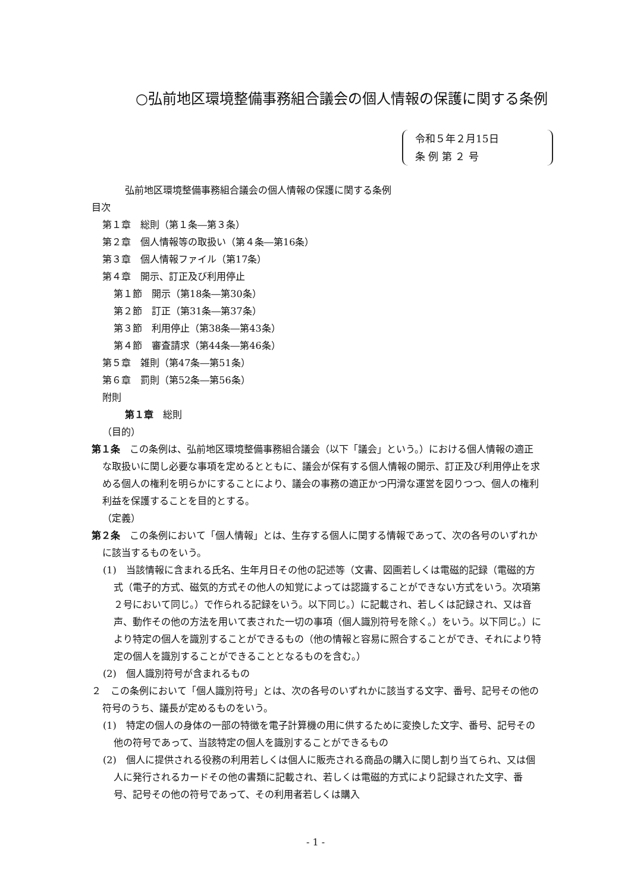○弘前地区環境整備事務組合議会の個人情報の保護に関する条例
令和５年２月15日
条 例 第 ２ 号
弘前地区環境整備事務組合議会の個人情報の保護に関する条例
目次
第１章　総則（第１条―第３条）
第２章　個人情報等の取扱い（第４条―第16条）
第３章　個人情報ファイル（第17条）
第４章　開示、訂正及び利用停止
第１節　開示（第18条―第30条）
第２節　訂正（第31条―第37条）
第３節　利用停止（第38条―第43条）
第４節　審査請求（第44条―第46条）
第５章　雑則（第47条―第51条）
第６章　罰則（第52条―第56条）
附則
第１章　総則
（目的）
第１条　この条例は、弘前地区環境整備事務組合議会（以下「議会」という。）における個人情報の適正な取扱いに関し必要な事項を定めるとともに、議会が保有する個人情報の開示、訂正及び利用停止を求める個人の権利を明らかにすることにより、議会の事務の適正かつ円滑な運営を図りつつ、個人の権利利益を保護することを目的とする。
（定義）
第２条　この条例において「個人情報」とは、生存する個人に関する情報であって、次の各号のいずれかに該当するものをいう。
(1)　当該情報に含まれる氏名、生年月日その他の記述等（文書、図画若しくは電磁的記録（電磁的方式（電子的方式、磁気的方式その他人の知覚によっては認識することができない方式をいう。次項第２号において同じ。）で作られる記録をいう。以下同じ。）に記載され、若しくは記録され、又は音声、動作その他の方法を用いて表された一切の事項（個人識別符号を除く。）をいう。以下同じ。）により特定の個人を識別することができるもの（他の情報と容易に照合することができ、それにより特定の個人を識別することができることとなるものを含む。）
(2)　個人識別符号が含まれるもの
２　この条例において「個人識別符号」とは、次の各号のいずれかに該当する文字、番号、記号その他の符号のうち、議長が定めるものをいう。
(1)　特定の個人の身体の一部の特徴を電子計算機の用に供するために変換した文字、番号、記号その他の符号であって、当該特定の個人を識別することができるもの
(2)　個人に提供される役務の利用若しくは個人に販売される商品の購入に関し割り当てられ、又は個人に発行されるカードその他の書類に記載され、若しくは電磁的方式により記録された文字、番号、記号その他の符号であって、その利用者若しくは購入
- 1 -